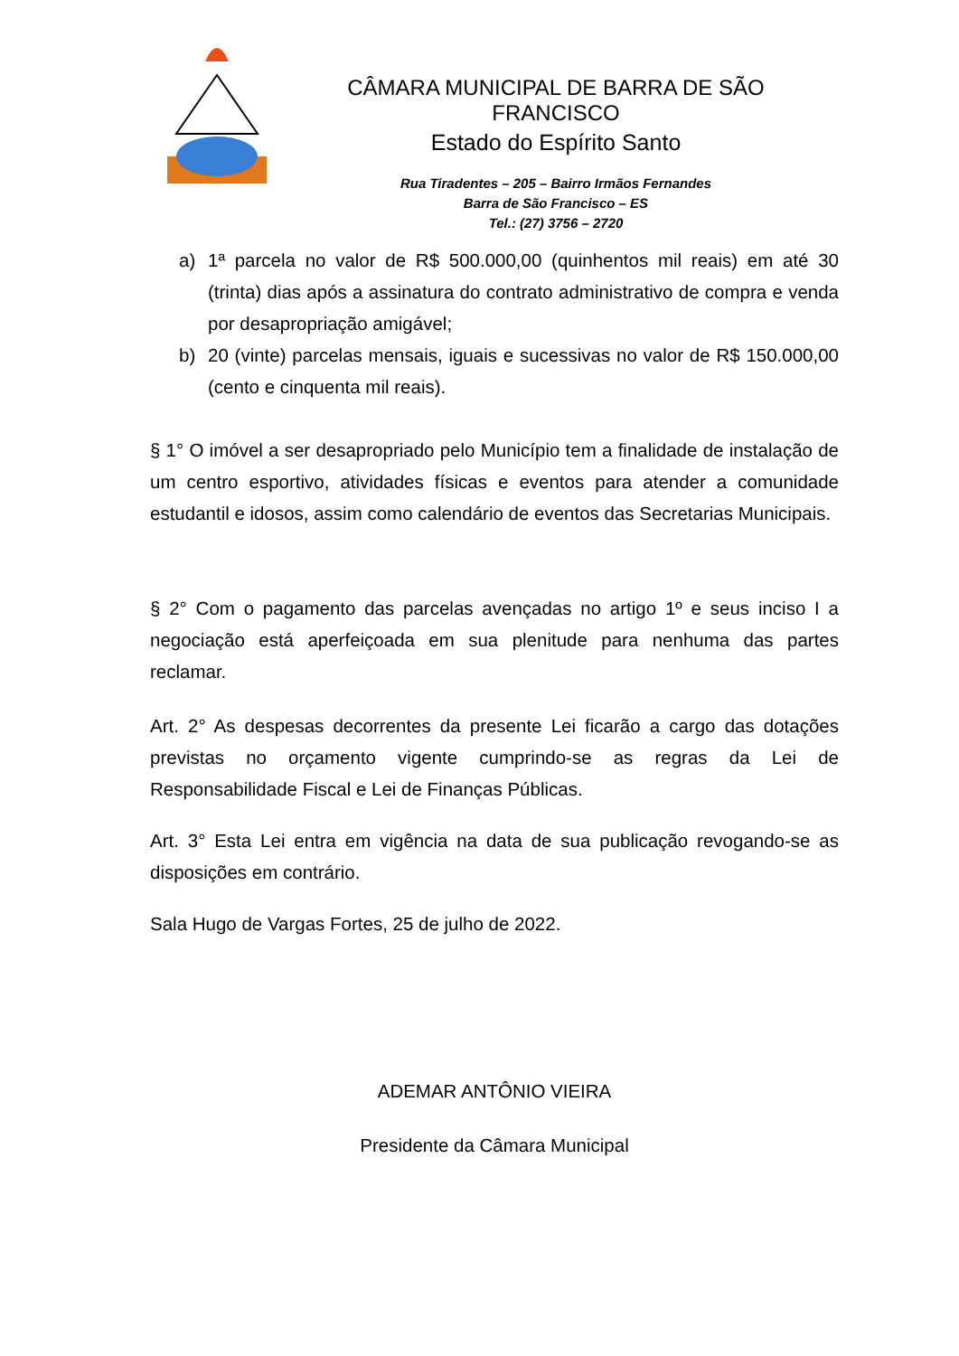CÂMARA MUNICIPAL DE BARRA DE SÃO FRANCISCO
Estado do Espírito Santo
Rua Tiradentes – 205 – Bairro Irmãos Fernandes
Barra de São Francisco – ES
Tel.: (27) 3756 – 2720
a) 1ª parcela no valor de R$ 500.000,00 (quinhentos mil reais) em até 30 (trinta) dias após a assinatura do contrato administrativo de compra e venda por desapropriação amigável;
b) 20 (vinte) parcelas mensais, iguais e sucessivas no valor de R$ 150.000,00 (cento e cinquenta mil reais).
§ 1° O imóvel a ser desapropriado pelo Município tem a finalidade de instalação de um centro esportivo, atividades físicas e eventos para atender a comunidade estudantil e idosos, assim como calendário de eventos das Secretarias Municipais.
§ 2° Com o pagamento das parcelas avençadas no artigo 1º e seus inciso I a negociação está aperfeiçoada em sua plenitude para nenhuma das partes reclamar.
Art. 2° As despesas decorrentes da presente Lei ficarão a cargo das dotações previstas no orçamento vigente cumprindo-se as regras da Lei de Responsabilidade Fiscal e Lei de Finanças Públicas.
Art. 3° Esta Lei entra em vigência na data de sua publicação revogando-se as disposições em contrário.
Sala Hugo de Vargas Fortes, 25 de julho de 2022.
ADEMAR ANTÔNIO VIEIRA
Presidente da Câmara Municipal